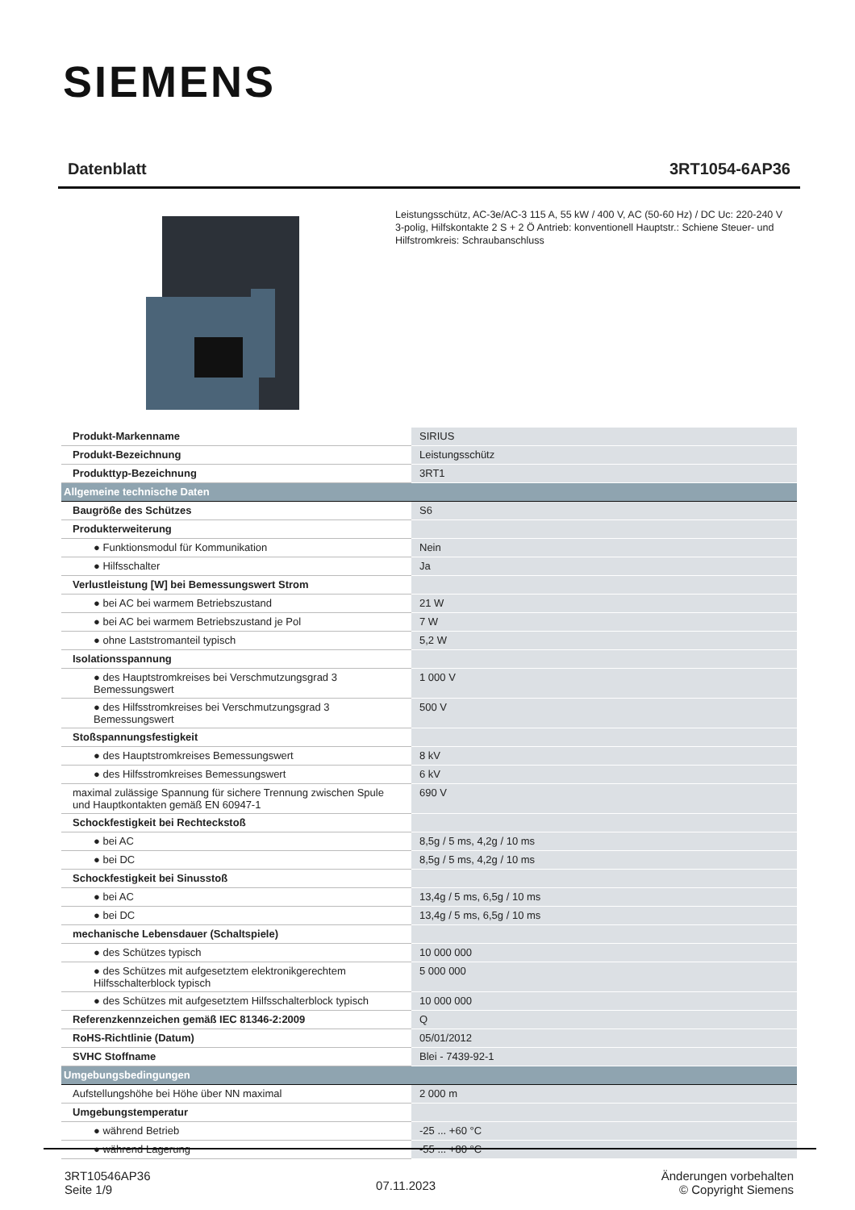SIEMENS
Datenblatt 3RT1054-6AP36
Leistungsschütz, AC-3e/AC-3 115 A, 55 kW / 400 V, AC (50-60 Hz) / DC Uc: 220-240 V 3-polig, Hilfskontakte 2 S + 2 Ö Antrieb: konventionell Hauptstr.: Schiene Steuer- und Hilfstromkreis: Schraubanschluss
| Produkt-Markenname | SIRIUS |
| Produkt-Bezeichnung | Leistungsschütz |
| Produkttyp-Bezeichnung | 3RT1 |
| Allgemeine technische Daten | |
| Baugröße des Schützes | S6 |
| Produkterweiterung | |
| ● Funktionsmodul für Kommunikation | Nein |
| ● Hilfsschalter | Ja |
| Verlustleistung [W] bei Bemessungswert Strom | |
| ● bei AC bei warmem Betriebszustand | 21 W |
| ● bei AC bei warmem Betriebszustand je Pol | 7 W |
| ● ohne Laststromanteil typisch | 5,2 W |
| Isolationsspannung | |
| ● des Hauptstromkreises bei Verschmutzungsgrad 3 Bemessungswert | 1 000 V |
| ● des Hilfsstromkreises bei Verschmutzungsgrad 3 Bemessungswert | 500 V |
| Stoßspannungsfestigkeit | |
| ● des Hauptstromkreises Bemessungswert | 8 kV |
| ● des Hilfsstromkreises Bemessungswert | 6 kV |
| maximal zulässige Spannung für sichere Trennung zwischen Spule und Hauptkontakten gemäß EN 60947-1 | 690 V |
| Schockfestigkeit bei Rechteckstoß | |
| ● bei AC | 8,5g / 5 ms, 4,2g / 10 ms |
| ● bei DC | 8,5g / 5 ms, 4,2g / 10 ms |
| Schockfestigkeit bei Sinusstoß | |
| ● bei AC | 13,4g / 5 ms, 6,5g / 10 ms |
| ● bei DC | 13,4g / 5 ms, 6,5g / 10 ms |
| mechanische Lebensdauer (Schaltspiele) | |
| ● des Schützes typisch | 10 000 000 |
| ● des Schützes mit aufgesetztem elektronikgerechtem Hilfsschalterblock typisch | 5 000 000 |
| ● des Schützes mit aufgesetztem Hilfsschalterblock typisch | 10 000 000 |
| Referenzkennzeichen gemäß IEC 81346-2:2009 | Q |
| RoHS-Richtlinie (Datum) | 05/01/2012 |
| SVHC Stoffname | Blei - 7439-92-1 |
| Umgebungsbedingungen | |
| Aufstellungshöhe bei Höhe über NN maximal | 2 000 m |
| Umgebungstemperatur | |
| ● während Betrieb | -25 ... +60 °C |
| ● während Lagerung | -55 ... +80 °C |
3RT10546AP36
Seite 1/9
07.11.2023
Änderungen vorbehalten
© Copyright Siemens